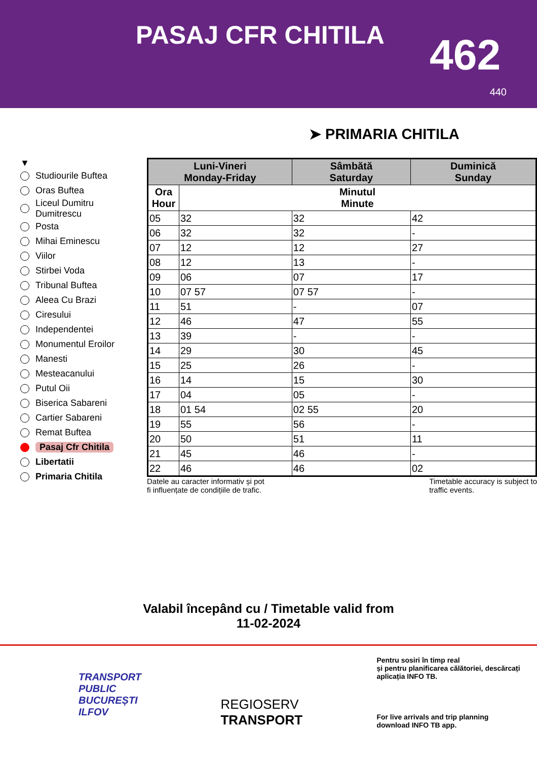PASAJ CFR CHITILA
462
440
➤ PRIMARIA CHITILA
▼
Studiourile Buftea
Oras Buftea
Liceul Dumitru
Dumitrescu
Posta
Mihai Eminescu
Viilor
Stirbei Voda
Tribunal Buftea
Aleea Cu Brazi
Ciresului
Independentei
Monumentul Eroilor
Manesti
Mesteacanului
Putul Oii
Biserica Sabareni
Cartier Sabareni
Remat Buftea
Pasaj Cfr Chitila
Libertatii
Primaria Chitila
| Luni-Vineri Monday-Friday | | Sâmbătă Saturday | Duminică Sunday |
| --- | --- | --- | --- |
| Ora Hour | Minutul Minute | | |
| 05 | 32 | 32 | 42 |
| 06 | 32 | 32 | - |
| 07 | 12 | 12 | 27 |
| 08 | 12 | 13 | - |
| 09 | 06 | 07 | 17 |
| 10 | 07 57 | 07 57 | - |
| 11 | 51 | - | 07 |
| 12 | 46 | 47 | 55 |
| 13 | 39 | - | - |
| 14 | 29 | 30 | 45 |
| 15 | 25 | 26 | - |
| 16 | 14 | 15 | 30 |
| 17 | 04 | 05 | - |
| 18 | 01 54 | 02 55 | 20 |
| 19 | 55 | 56 | - |
| 20 | 50 | 51 | 11 |
| 21 | 45 | 46 | - |
| 22 | 46 | 46 | 02 |
Datele au caracter informativ și pot
fi influențate de condițiile de trafic.
Timetable accuracy is subject to
traffic events.
Valabil începând cu / Timetable valid from
11-02-2024
TRANSPORT
PUBLIC
BUCUREȘTI
ILFOV
REGIOSERV
TRANSPORT
Pentru sosiri în timp real
și pentru planificarea călătoriei, descărcați aplicația INFO TB.
For live arrivals and trip planning
download INFO TB app.